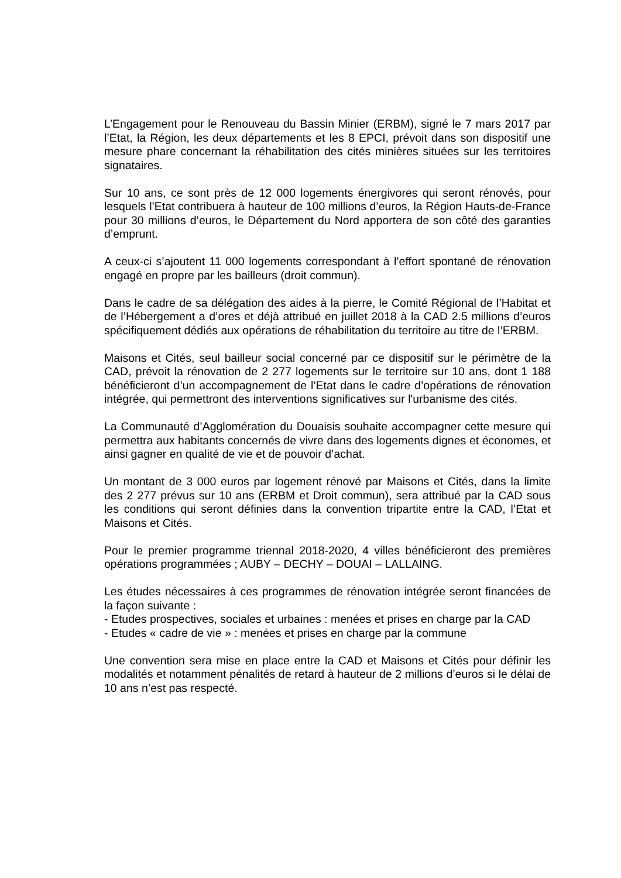L’Engagement pour le Renouveau du Bassin Minier (ERBM), signé le 7 mars 2017 par l’Etat, la Région, les deux départements et les 8 EPCI, prévoit dans son dispositif une mesure phare concernant la réhabilitation des cités minières situées sur les territoires signataires.
Sur 10 ans, ce sont près de 12 000 logements énergivores qui seront rénovés, pour lesquels l’Etat contribuera à hauteur de 100 millions d’euros, la Région Hauts-de-France pour 30 millions d’euros, le Département du Nord apportera de son côté des garanties d’emprunt.
A ceux-ci s’ajoutent 11 000 logements correspondant à l’effort spontané de rénovation engagé en propre par les bailleurs (droit commun).
Dans le cadre de sa délégation des aides à la pierre, le Comité Régional de l’Habitat et de l’Hébergement a d’ores et déjà attribué en juillet 2018 à la CAD 2.5 millions d’euros spécifiquement dédiés aux opérations de réhabilitation du territoire au titre de l’ERBM.
Maisons et Cités, seul bailleur social concerné par ce dispositif sur le périmètre de la CAD, prévoit la rénovation de 2 277 logements sur le territoire sur 10 ans, dont 1 188 bénéficieront d’un accompagnement de l’Etat dans le cadre d’opérations de rénovation intégrée, qui permettront des interventions significatives sur l'urbanisme des cités.
La Communauté d’Agglomération du Douaisis souhaite accompagner cette mesure qui permettra aux habitants concernés de vivre dans des logements dignes et économes, et ainsi gagner en qualité de vie et de pouvoir d’achat.
Un montant de 3 000 euros par logement rénové par Maisons et Cités, dans la limite des 2 277 prévus sur 10 ans (ERBM et Droit commun), sera attribué par la CAD sous les conditions qui seront définies dans la convention tripartite entre la CAD, l’Etat et Maisons et Cités.
Pour le premier programme triennal 2018-2020, 4 villes bénéficieront des premières opérations programmées ; AUBY – DECHY – DOUAI – LALLAING.
Les études nécessaires à ces programmes de rénovation intégrée seront financées de la façon suivante :
- Etudes prospectives, sociales et urbaines : menées et prises en charge par la CAD
- Etudes « cadre de vie » : menées et prises en charge par la commune
Une convention sera mise en place entre la CAD et Maisons et Cités pour définir les modalités et notamment pénalités de retard à hauteur de 2 millions d’euros si le délai de 10 ans n’est pas respecté.